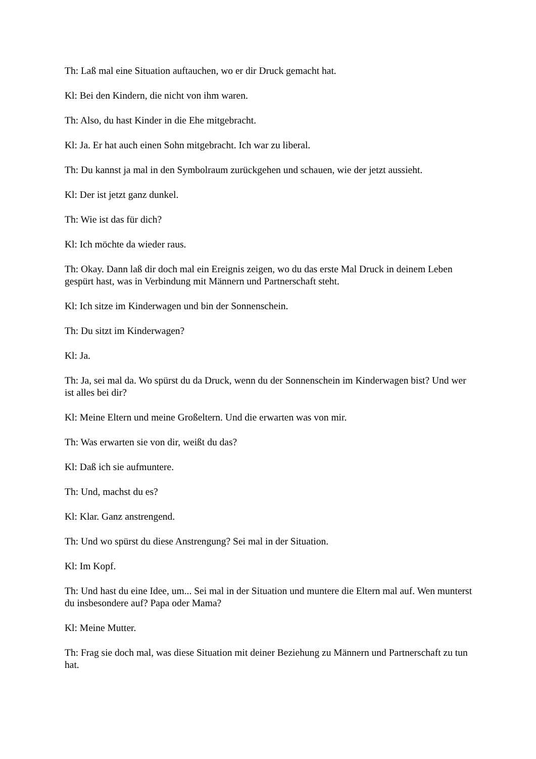Th: Laß mal eine Situation auftauchen, wo er dir Druck gemacht hat.
Kl: Bei den Kindern, die nicht von ihm waren.
Th: Also, du hast Kinder in die Ehe mitgebracht.
Kl: Ja. Er hat auch einen Sohn mitgebracht. Ich war zu liberal.
Th: Du kannst ja mal in den Symbolraum zurückgehen und schauen, wie der jetzt aussieht.
Kl: Der ist jetzt ganz dunkel.
Th: Wie ist das für dich?
Kl: Ich möchte da wieder raus.
Th: Okay. Dann laß dir doch mal ein Ereignis zeigen, wo du das erste Mal Druck in deinem Leben gespürt hast, was in Verbindung mit Männern und Partnerschaft steht.
Kl: Ich sitze im Kinderwagen und bin der Sonnenschein.
Th: Du sitzt im Kinderwagen?
Kl: Ja.
Th: Ja, sei mal da. Wo spürst du da Druck, wenn du der Sonnenschein im Kinderwagen bist? Und wer ist alles bei dir?
Kl: Meine Eltern und meine Großeltern. Und die erwarten was von mir.
Th: Was erwarten sie von dir, weißt du das?
Kl: Daß ich sie aufmuntere.
Th: Und, machst du es?
Kl: Klar. Ganz anstrengend.
Th: Und wo spürst du diese Anstrengung? Sei mal in der Situation.
Kl: Im Kopf.
Th: Und hast du eine Idee, um... Sei mal in der Situation und muntere die Eltern mal auf. Wen munterst du insbesondere auf? Papa oder Mama?
Kl: Meine Mutter.
Th: Frag sie doch mal, was diese Situation mit deiner Beziehung zu Männern und Partnerschaft zu tun hat.